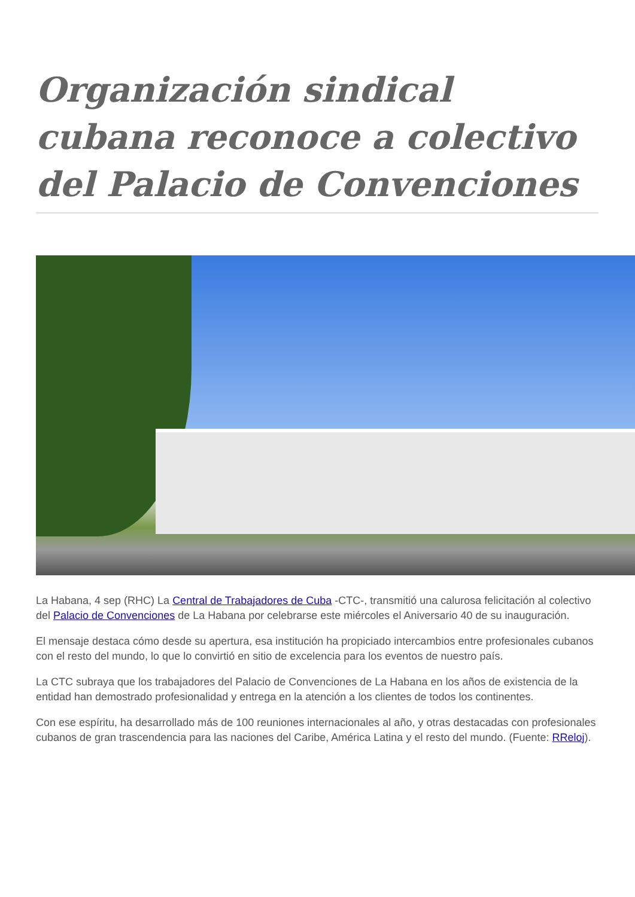Organización sindical cubana reconoce a colectivo del Palacio de Convenciones
La Habana, 4 sep (RHC) La Central de Trabajadores de Cuba -CTC-, transmitió una calurosa felicitación al colectivo del Palacio de Convenciones de La Habana por celebrarse este miércoles el Aniversario 40 de su inauguración.
El mensaje destaca cómo desde su apertura, esa institución ha propiciado intercambios entre profesionales cubanos con el resto del mundo, lo que lo convirtió en sitio de excelencia para los eventos de nuestro país.
La CTC subraya que los trabajadores del Palacio de Convenciones de La Habana en los años de existencia de la entidad han demostrado profesionalidad y entrega en la atención a los clientes de todos los continentes.
Con ese espíritu, ha desarrollado más de 100 reuniones internacionales al año, y otras destacadas con profesionales cubanos de gran trascendencia para las naciones del Caribe, América Latina y el resto del mundo. (Fuente: RReloj).